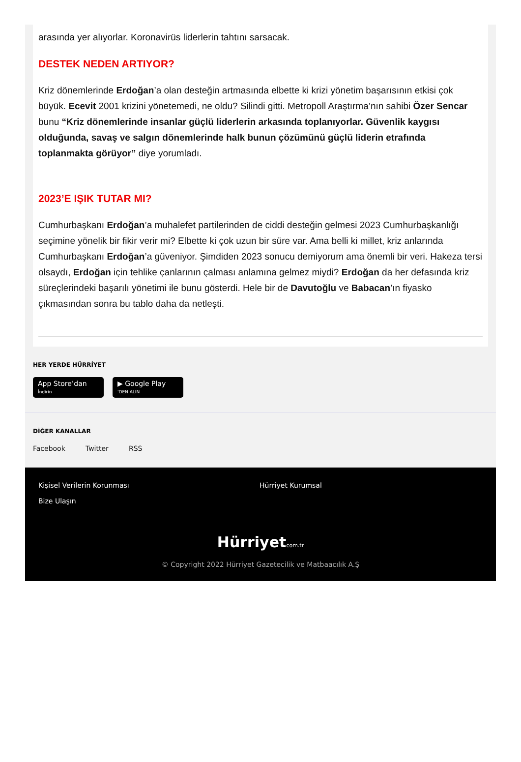arasında yer alıyorlar. Koronavirüs liderlerin tahtını sarsacak.
DESTEK NEDEN ARTIYOR?
Kriz dönemlerinde Erdoğan’a olan desteğin artmasında elbette ki krizi yönetim başarısının etkisi çok büyük. Ecevit 2001 krizini yönetemedi, ne oldu? Silindi gitti. Metropoll Araştırma’nın sahibi Özer Sencar bunu “Kriz dönemlerinde insanlar güçlü liderlerin arkasında toplanıyorlar. Güvenlik kaygısı olduğunda, savaş ve salgın dönemlerinde halk bunun çözümünü güçlü liderin etrafında toplanmakta görüyor” diye yorumladı.
2023’E IŞIK TUTAR MI?
Cumhurbaşkanı Erdoğan’a muhalefet partilerinden de ciddi desteğin gelmesi 2023 Cumhurbaşkanlığı seçimine yönelik bir fikir verir mi? Elbette ki çok uzun bir süre var. Ama belli ki millet, kriz anlarında Cumhurbaşkanı Erdoğan’a güveniyor. Şimdiden 2023 sonucu demiyorum ama önemli bir veri. Hakeza tersi olsaydı, Erdoğan için tehlike çanlarının çalması anlamına gelmez miydi? Erdoğan da her defasında kriz süreçlerindeki başarılı yönetimi ile bunu gösterdi. Hele bir de Davutoğlu ve Babacan’ın fiyasko çıkmasından sonra bu tablo daha da netleşti.
HER YERDE HÜRRİYET
App Store’dan
İndirin ▶ Google Play
'DEN ALIN
DİĞER KANALLAR
Facebook Twitter RSS
Kişisel Verilerin Korunması
Bize Ulaşın
Hürriyet Kurumsal
Hürriyetcom.tr
© Copyright 2022 Hürriyet Gazetecilik ve Matbaacılık A.Ş